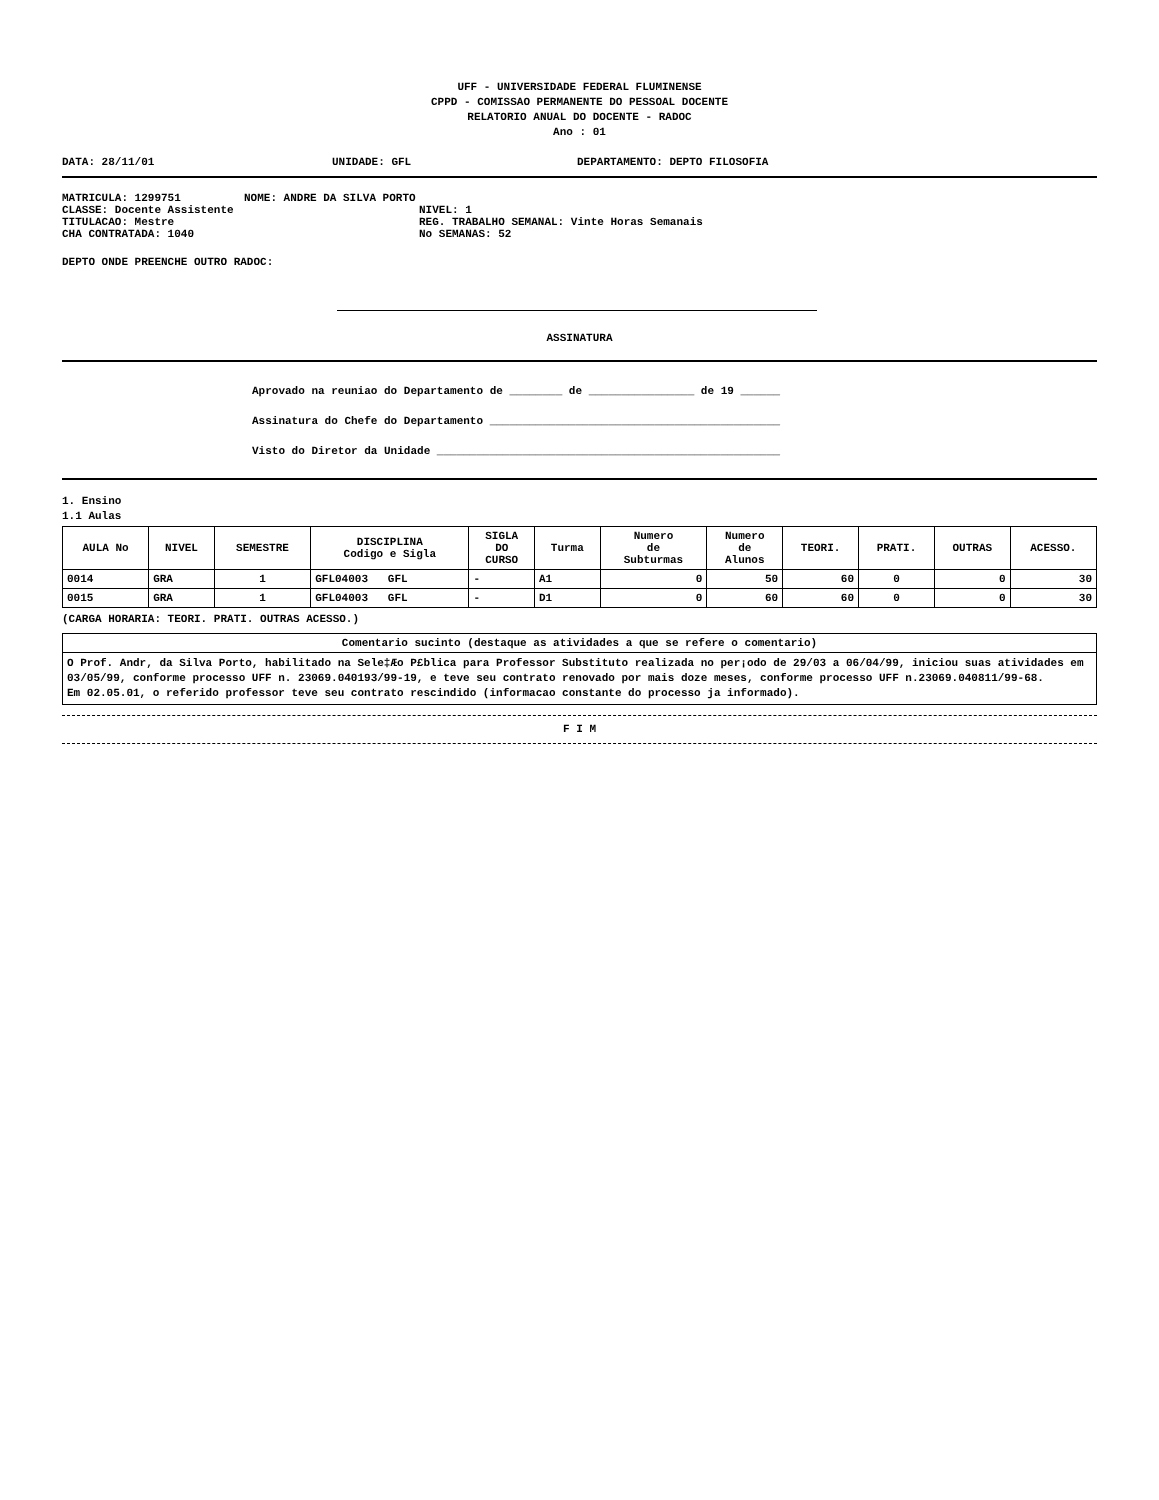UFF - UNIVERSIDADE FEDERAL FLUMINENSE
CPPD - COMISSAO PERMANENTE DO PESSOAL DOCENTE
RELATORIO ANUAL DO DOCENTE - RADOC
Ano : 01
DATA: 28/11/01 UNIDADE: GFL DEPARTAMENTO: DEPTO FILOSOFIA
MATRICULA: 1299751 NOME: ANDRE DA SILVA PORTO
CLASSE: Docente Assistente NIVEL: 1
TITULACAO: Mestre REG. TRABALHO SEMANAL: Vinte Horas Semanais
CHA CONTRATADA: 1040 No SEMANAS: 52
DEPTO ONDE PREENCHE OUTRO RADOC:
ASSINATURA
Aprovado na reuniao do Departamento de ________ de ________________ de 19 ______
Assinatura do Chefe do Departamento ____________________________________________
Visto do Diretor da Unidade ____________________________________________________
1. Ensino
1.1 Aulas
| AULA No | NIVEL | SEMESTRE | DISCIPLINA Codigo e Sigla | SIGLA DO CURSO | Turma | Numero de Subturmas | Numero de Alunos | TEORI. | PRATI. | OUTRAS | ACESSO. |
| --- | --- | --- | --- | --- | --- | --- | --- | --- | --- | --- | --- |
| 0014 | GRA | 1 | GFL04003 GFL | - | A1 | 0 | 50 | 60 | 0 | 0 | 30 |
| 0015 | GRA | 1 | GFL04003 GFL | - | D1 | 0 | 60 | 60 | 0 | 0 | 30 |
(CARGA HORARIA: TEORI. PRATI. OUTRAS ACESSO.)
| Comentario sucinto (destaque as atividades a que se refere o comentario) |
| --- |
| O Prof. Andr, da Silva Porto, habilitado na Sele‡Æo P£blica para Professor Substituto realizada no per¡odo de 29/03 a 06/04/99, iniciou suas atividades em 03/05/99, conforme processo UFF n. 23069.040193/99-19, e teve seu contrato renovado por mais doze meses, conforme processo UFF n.23069.040811/99-68. Em 02.05.01, o referido professor teve seu contrato rescindido (informacao constante do processo ja informado). |
F I M